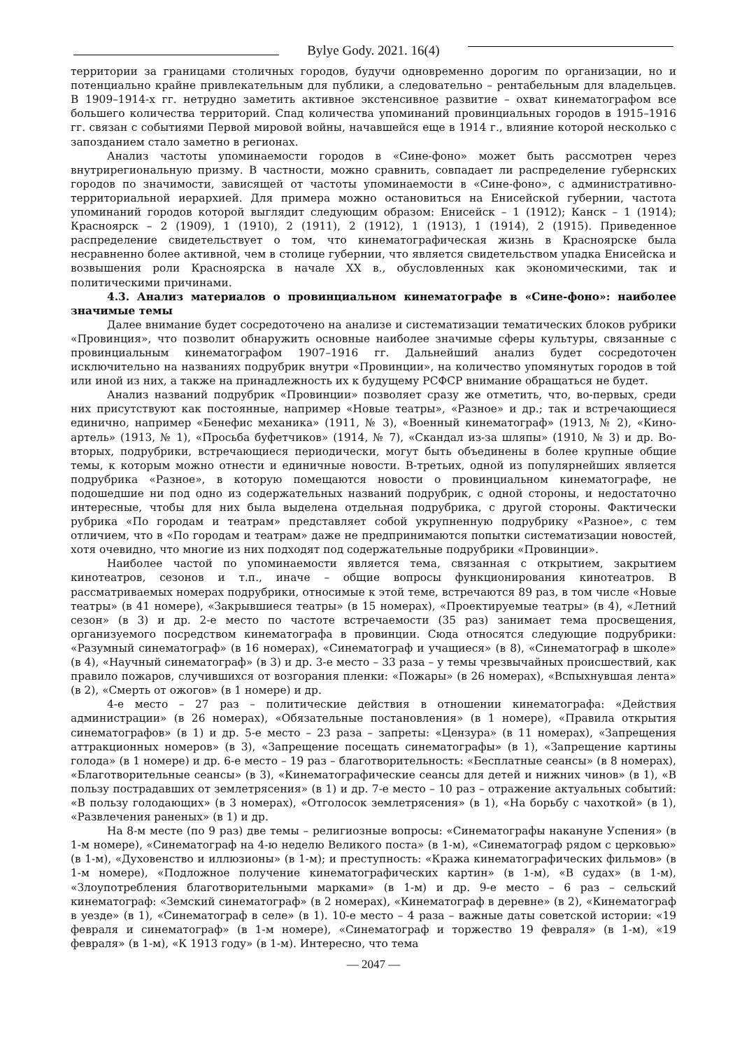Bylye Gody. 2021. 16(4)
территории за границами столичных городов, будучи одновременно дорогим по организации, но и потенциально крайне привлекательным для публики, а следовательно – рентабельным для владельцев. В 1909–1914-х гг. нетрудно заметить активное экстенсивное развитие – охват кинематографом все большего количества территорий. Спад количества упоминаний провинциальных городов в 1915–1916 гг. связан с событиями Первой мировой войны, начавшейся еще в 1914 г., влияние которой несколько с запозданием стало заметно в регионах.
Анализ частоты упоминаемости городов в «Сине-фоно» может быть рассмотрен через внутрирегиональную призму. В частности, можно сравнить, совпадает ли распределение губернских городов по значимости, зависящей от частоты упоминаемости в «Сине-фоно», с административно-территориальной иерархией. Для примера можно остановиться на Енисейской губернии, частота упоминаний городов которой выглядит следующим образом: Енисейск – 1 (1912); Канск – 1 (1914); Красноярск – 2 (1909), 1 (1910), 2 (1911), 2 (1912), 1 (1913), 1 (1914), 2 (1915). Приведенное распределение свидетельствует о том, что кинематографическая жизнь в Красноярске была несравненно более активной, чем в столице губернии, что является свидетельством упадка Енисейска и возвышения роли Красноярска в начале XX в., обусловленных как экономическими, так и политическими причинами.
4.3. Анализ материалов о провинциальном кинематографе в «Сине-фоно»: наиболее значимые темы
Далее внимание будет сосредоточено на анализе и систематизации тематических блоков рубрики «Провинция», что позволит обнаружить основные наиболее значимые сферы культуры, связанные с провинциальным кинематографом 1907–1916 гг. Дальнейший анализ будет сосредоточен исключительно на названиях подрубрик внутри «Провинции», на количество упомянутых городов в той или иной из них, а также на принадлежность их к будущему РСФСР внимание обращаться не будет.
Анализ названий подрубрик «Провинции» позволяет сразу же отметить, что, во-первых, среди них присутствуют как постоянные, например «Новые театры», «Разное» и др.; так и встречающиеся единично, например «Бенефис механика» (1911, № 3), «Военный кинематограф» (1913, № 2), «Кино-артель» (1913, № 1), «Просьба буфетчиков» (1914, № 7), «Скандал из-за шляпы» (1910, № 3) и др. Во-вторых, подрубрики, встречающиеся периодически, могут быть объединены в более крупные общие темы, к которым можно отнести и единичные новости. В-третьих, одной из популярнейших является подрубрика «Разное», в которую помещаются новости о провинциальном кинематографе, не подошедшие ни под одно из содержательных названий подрубрик, с одной стороны, и недостаточно интересные, чтобы для них была выделена отдельная подрубрика, с другой стороны. Фактически рубрика «По городам и театрам» представляет собой укрупненную подрубрику «Разное», с тем отличием, что в «По городам и театрам» даже не предпринимаются попытки систематизации новостей, хотя очевидно, что многие из них подходят под содержательные подрубрики «Провинции».
Наиболее частой по упоминаемости является тема, связанная с открытием, закрытием кинотеатров, сезонов и т.п., иначе – общие вопросы функционирования кинотеатров. В рассматриваемых номерах подрубрики, относимые к этой теме, встречаются 89 раз, в том числе «Новые театры» (в 41 номере), «Закрывшиеся театры» (в 15 номерах), «Проектируемые театры» (в 4), «Летний сезон» (в 3) и др. 2-е место по частоте встречаемости (35 раз) занимает тема просвещения, организуемого посредством кинематографа в провинции. Сюда относятся следующие подрубрики: «Разумный синематограф» (в 16 номерах), «Синематограф и учащиеся» (в 8), «Синематограф в школе» (в 4), «Научный синематограф» (в 3) и др. 3-е место – 33 раза – у темы чрезвычайных происшествий, как правило пожаров, случившихся от возгорания пленки: «Пожары» (в 26 номерах), «Вспыхнувшая лента» (в 2), «Смерть от ожогов» (в 1 номере) и др.
4-е место – 27 раз – политические действия в отношении кинематографа: «Действия администрации» (в 26 номерах), «Обязательные постановления» (в 1 номере), «Правила открытия синематографов» (в 1) и др. 5-е место – 23 раза – запреты: «Цензура» (в 11 номерах), «Запрещения аттракционных номеров» (в 3), «Запрещение посещать синематографы» (в 1), «Запрещение картины голода» (в 1 номере) и др. 6-е место – 19 раз – благотворительность: «Бесплатные сеансы» (в 8 номерах), «Благотворительные сеансы» (в 3), «Кинематографические сеансы для детей и нижних чинов» (в 1), «В пользу пострадавших от землетрясения» (в 1) и др. 7-е место – 10 раз – отражение актуальных событий: «В пользу голодающих» (в 3 номерах), «Отголосок землетрясения» (в 1), «На борьбу с чахоткой» (в 1), «Развлечения раненых» (в 1) и др.
На 8-м месте (по 9 раз) две темы – религиозные вопросы: «Синематографы накануне Успения» (в 1-м номере), «Синематограф на 4-ю неделю Великого поста» (в 1-м), «Синематограф рядом с церковью» (в 1-м), «Духовенство и иллюзионы» (в 1-м); и преступность: «Кража кинематографических фильмов» (в 1-м номере), «Подложное получение кинематографических картин» (в 1-м), «В судах» (в 1-м), «Злоупотребления благотворительными марками» (в 1-м) и др. 9-е место – 6 раз – сельский кинематограф: «Земский синематограф» (в 2 номерах), «Кинематограф в деревне» (в 2), «Кинематограф в уезде» (в 1), «Синематограф в селе» (в 1). 10-е место – 4 раза – важные даты советской истории: «19 февраля и синематограф» (в 1-м номере), «Синематограф и торжество 19 февраля» (в 1-м), «19 февраля» (в 1-м), «К 1913 году» (в 1-м). Интересно, что тема
— 2047 —